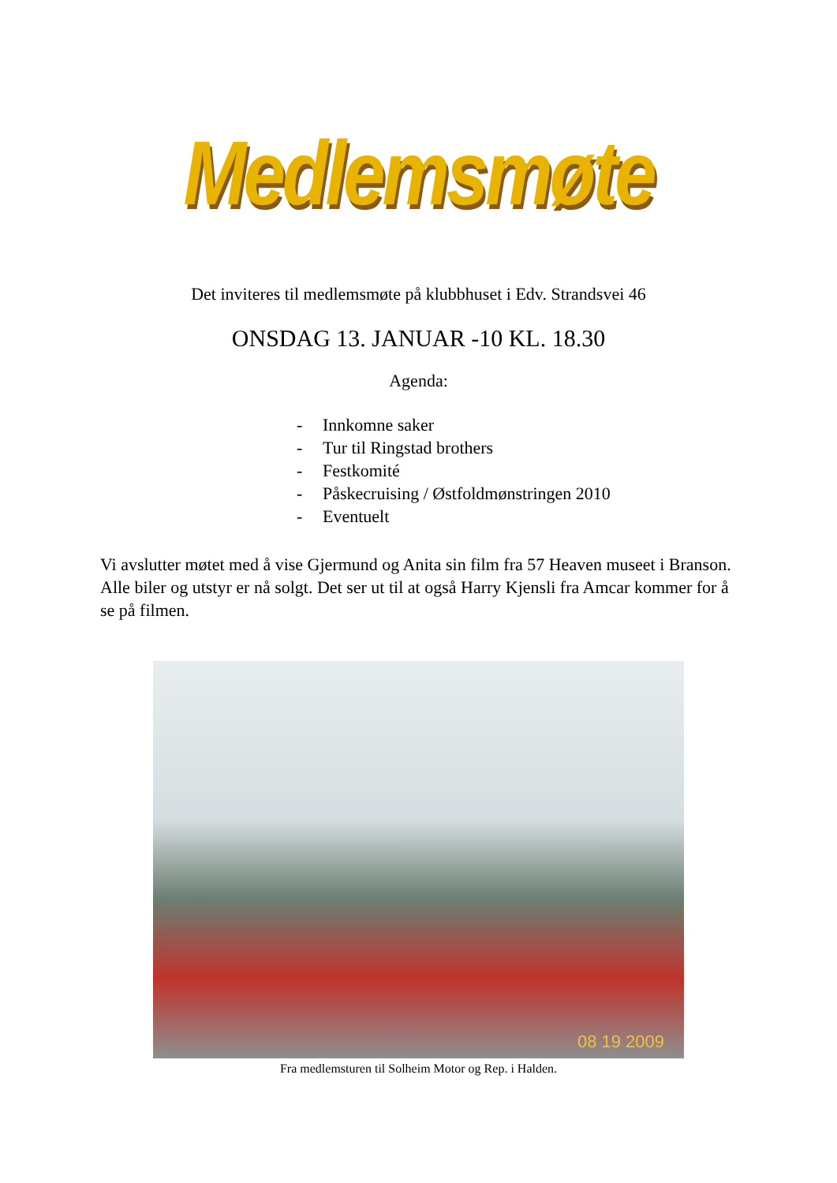Medlemsmøte
Det inviteres til medlemsmøte på klubbhuset i Edv. Strandsvei 46
ONSDAG 13. JANUAR -10 KL. 18.30
Agenda:
- Innkomne saker
- Tur til Ringstad brothers
- Festkomité
- Påskecruising / Østfoldmønstringen 2010
- Eventuelt
Vi avslutter møtet med å vise Gjermund og Anita sin film fra 57 Heaven museet i Branson. Alle biler og utstyr er nå solgt. Det ser ut til at også Harry Kjensli fra Amcar kommer for å se på filmen.
08 19 2009
Fra medlemsturen til Solheim Motor og Rep. i Halden.